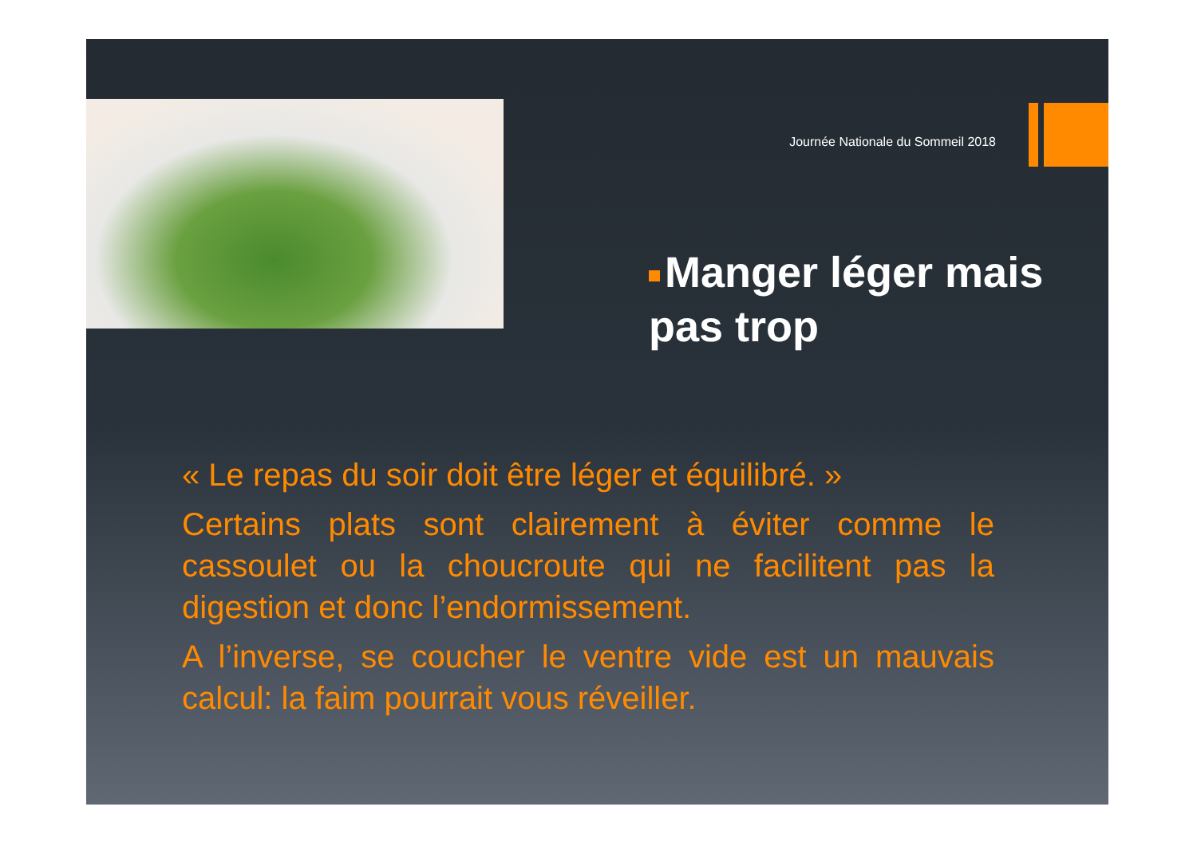Journée Nationale du Sommeil 2018
Manger léger mais pas trop
« Le repas du soir doit être léger et équilibré. »
Certains plats sont clairement à éviter comme le cassoulet ou la choucroute qui ne facilitent pas la digestion et donc l’endormissement.
A l’inverse, se coucher le ventre vide est un mauvais calcul: la faim pourrait vous réveiller.